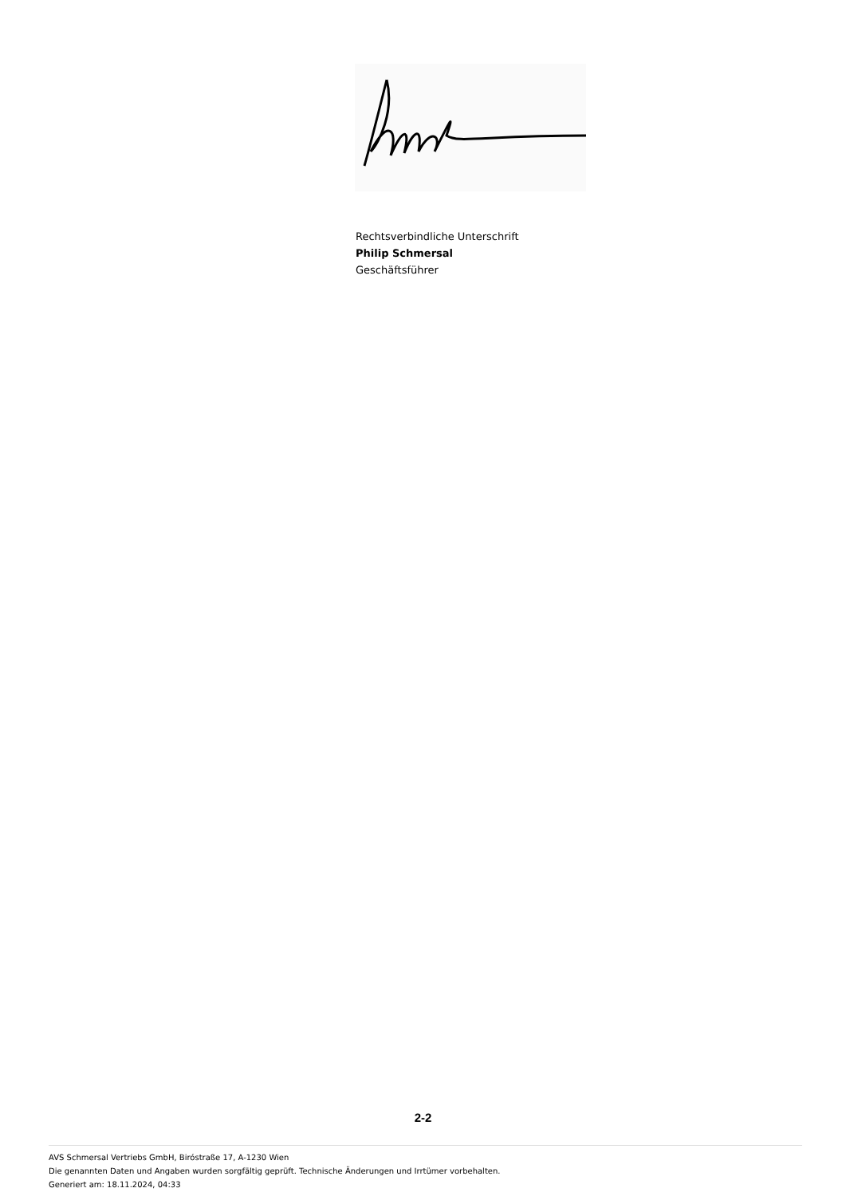Rechtsverbindliche Unterschrift
Philip Schmersal
Geschäftsführer
2-2
AVS Schmersal Vertriebs GmbH, Biróstraße 17, A-1230 Wien
Die genannten Daten und Angaben wurden sorgfältig geprüft. Technische Änderungen und Irrtümer vorbehalten.
Generiert am: 18.11.2024, 04:33